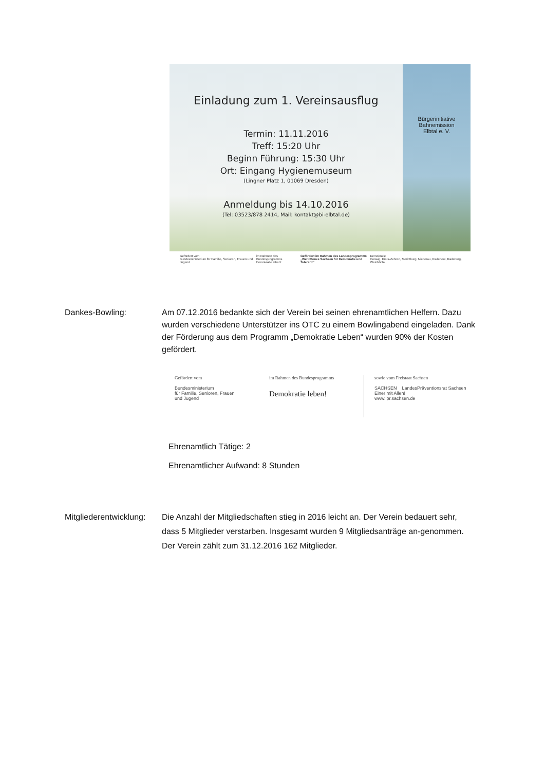Einladung zum 1. Vereinsausflug
Termin: 11.11.2016
Treff: 15:20 Uhr
Beginn Führung: 15:30 Uhr
Ort: Eingang Hygienemuseum
(Lingner Platz 1, 01069 Dresden)
Anmeldung bis 14.10.2016
(Tel: 03523/878 2414, Mail: kontakt@bi-elbtal.de)
Bürgerinitiative
Bahnemission
Elbtal e. V.
Gefördert vom
Bundesministerium für Familie, Senioren, Frauen und Jugend im Rahmen des Bundesprogramms
Demokratie leben! Gefördert im Rahmen des Landesprogramms
„Weltoffenes Sachsen für Demokratie und Toleranz“ Demokratie
Coswig, Diera-Zehren, Moritzburg, Niederau, Radebeul, Radeburg, Weinböhla
Dankes-Bowling: Am 07.12.2016 bedankte sich der Verein bei seinen ehrenamtlichen Helfern. Dazu wurden verschiedene Unterstützer ins OTC zu einem Bowlingabend eingeladen. Dank der Förderung aus dem Programm „Demokratie Leben“ wurden 90% der Kosten gefördert.
Gefördert vom
Bundesministerium
für Familie, Senioren, Frauen
und Jugend
im Rahmen des Bundesprogramms
Demokratie leben!
sowie vom Freistaat Sachsen
SACHSEN LandesPräventionsrat Sachsen
Einer mit Allen!
www.lpr.sachsen.de
Ehrenamtlich Tätige: 2
Ehrenamtlicher Aufwand: 8 Stunden
Mitgliederentwicklung:
Die Anzahl der Mitgliedschaften stieg in 2016 leicht an. Der Verein bedauert sehr, dass 5 Mitglieder verstarben. Insgesamt wurden 9 Mitgliedsanträge an-genommen. Der Verein zählt zum 31.12.2016 162 Mitglieder.